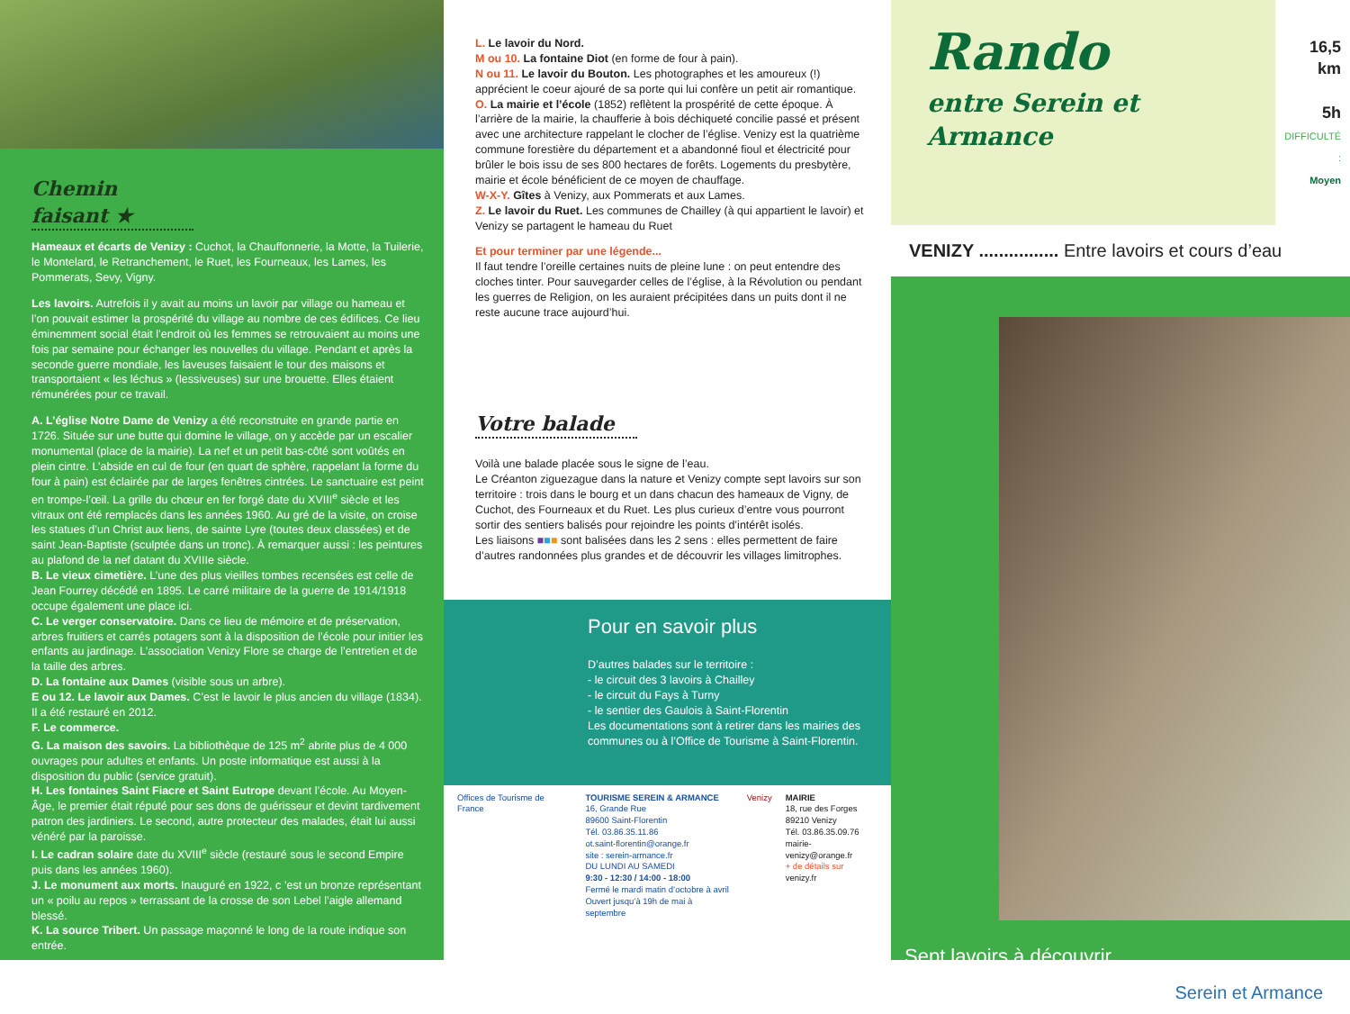Chemin faisant ★
Hameaux et écarts de Venizy : Cuchot, la Chauffonnerie, la Motte, la Tuilerie, le Montelard, le Retranchement, le Ruet, les Fourneaux, les Lames, les Pommerats, Sevy, Vigny.
Les lavoirs. Autrefois il y avait au moins un lavoir par village ou hameau et l’on pouvait estimer la prospérité du village au nombre de ces édifices. Ce lieu éminemment social était l’endroit où les femmes se retrouvaient au moins une fois par semaine pour échanger les nouvelles du village. Pendant et après la seconde guerre mondiale, les laveuses faisaient le tour des maisons et transportaient « les léchus » (lessiveuses) sur une brouette. Elles étaient rémunérées pour ce travail.
A. L’église Notre Dame de Venizy a été reconstruite en grande partie en 1726. Située sur une butte qui domine le village, on y accède par un escalier monumental (place de la mairie). La nef et un petit bas-côté sont voûtés en plein cintre. L’abside en cul de four (en quart de sphère, rappelant la forme du four à pain) est éclairée par de larges fenêtres cintrées. Le sanctuaire est peint en trompe-l’œil. La grille du chœur en fer forgé date du XVIII<sup>e</sup> siècle et les vitraux ont été remplacés dans les années 1960. Au gré de la visite, on croise les statues d’un Christ aux liens, de sainte Lyre (toutes deux classées) et de saint Jean-Baptiste (sculptée dans un tronc). À remarquer aussi : les peintures au plafond de la nef datant du XVIIIe siècle.
B. Le vieux cimetière. L’une des plus vieilles tombes recensées est celle de Jean Fourrey décédé en 1895. Le carré militaire de la guerre de 1914/1918 occupe également une place ici.
C. Le verger conservatoire. Dans ce lieu de mémoire et de préservation, arbres fruitiers et carrés potagers sont à la disposition de l’école pour initier les enfants au jardinage. L’association Venizy Flore se charge de l’entretien et de la taille des arbres.
D. La fontaine aux Dames (visible sous un arbre).
E ou 12. Le lavoir aux Dames. C’est le lavoir le plus ancien du village (1834). Il a été restauré en 2012.
F. Le commerce.
G. La maison des savoirs. La bibliothèque de 125 m<sup>2</sup> abrite plus de 4 000 ouvrages pour adultes et enfants. Un poste informatique est aussi à la disposition du public (service gratuit).
H. Les fontaines Saint Fiacre et Saint Eutrope devant l’école. Au Moyen-Âge, le premier était réputé pour ses dons de guérisseur et devint tardivement patron des jardiniers. Le second, autre protecteur des malades, était lui aussi vénéré par la paroisse.
I. Le cadran solaire date du XVIII<sup>e</sup> siècle (restauré sous le second Empire puis dans les années 1960).
J. Le monument aux morts. Inauguré en 1922, c ’est un bronze représentant un « poilu au repos » terrassant de la crosse de son Lebel l’aigle allemand blessé.
K. La source Tribert. Un passage maçonné le long de la route indique son entrée.
L. Le lavoir du Nord.
M ou 10. La fontaine Diot (en forme de four à pain).
N ou 11. Le lavoir du Bouton. Les photographes et les amoureux (!) apprécient le coeur ajouré de sa porte qui lui confère un petit air romantique.
O. La mairie et l’école (1852) reflètent la prospérité de cette époque. À l’arrière de la mairie, la chaufferie à bois déchiqueté concilie passé et présent avec une architecture rappelant le clocher de l’église. Venizy est la quatrième commune forestière du département et a abandonné fioul et électricité pour brûler le bois issu de ses 800 hectares de forêts. Logements du presbytère, mairie et école bénéficient de ce moyen de chauffage.
W-X-Y. Gîtes à Venizy, aux Pommerats et aux Lames.
Z. Le lavoir du Ruet. Les communes de Chailley (à qui appartient le lavoir) et Venizy se partagent le hameau du Ruet
Et pour terminer par une légende...
Il faut tendre l’oreille certaines nuits de pleine lune : on peut entendre des cloches tinter. Pour sauvegarder celles de l’église, à la Révolution ou pendant les guerres de Religion, on les auraient précipitées dans un puits dont il ne reste aucune trace aujourd’hui.
Votre balade
Voilà une balade placée sous le signe de l’eau.
Le Créanton ziguezague dans la nature et Venizy compte sept lavoirs sur son territoire : trois dans le bourg et un dans chacun des hameaux de Vigny, de Cuchot, des Fourneaux et du Ruet. Les plus curieux d’entre vous pourront sortir des sentiers balisés pour rejoindre les points d’intérêt isolés.
Les liaisons ■■■ sont balisées dans les 2 sens : elles permettent de faire d’autres randonnées plus grandes et de découvrir les villages limitrophes.
Pour en savoir plus
D’autres balades sur le territoire :
- le circuit des 3 lavoirs à Chailley
- le circuit du Fays à Turny
- le sentier des Gaulois à Saint-Florentin
Les documentations sont à retirer dans les mairies des communes ou à l’Office de Tourisme à Saint-Florentin.
Offices de Tourisme de France TOURISME SEREIN & ARMANCE
16, Grande Rue
89600 Saint-Florentin
Tél. 03.86.35.11.86
ot.saint-florentin@orange.fr
site : serein-armance.fr
DU LUNDI AU SAMEDI
9:30 - 12:30 / 14:00 - 18:00
Fermé le mardi matin d’octobre à avril
Ouvert jusqu’à 19h de mai à septembre
Venizy MAIRIE
18, rue des Forges
89210 Venizy
Tél. 03.86.35.09.76
mairie-venizy@orange.fr
+ de détails sur
venizy.fr
Rando
entre Serein et Armance
16,5 km
5h
DIFFICULTÉ :
Moyen
VENIZY ................ Entre lavoirs et cours d’eau
Sept lavoirs à découvrir
Serein et Armance